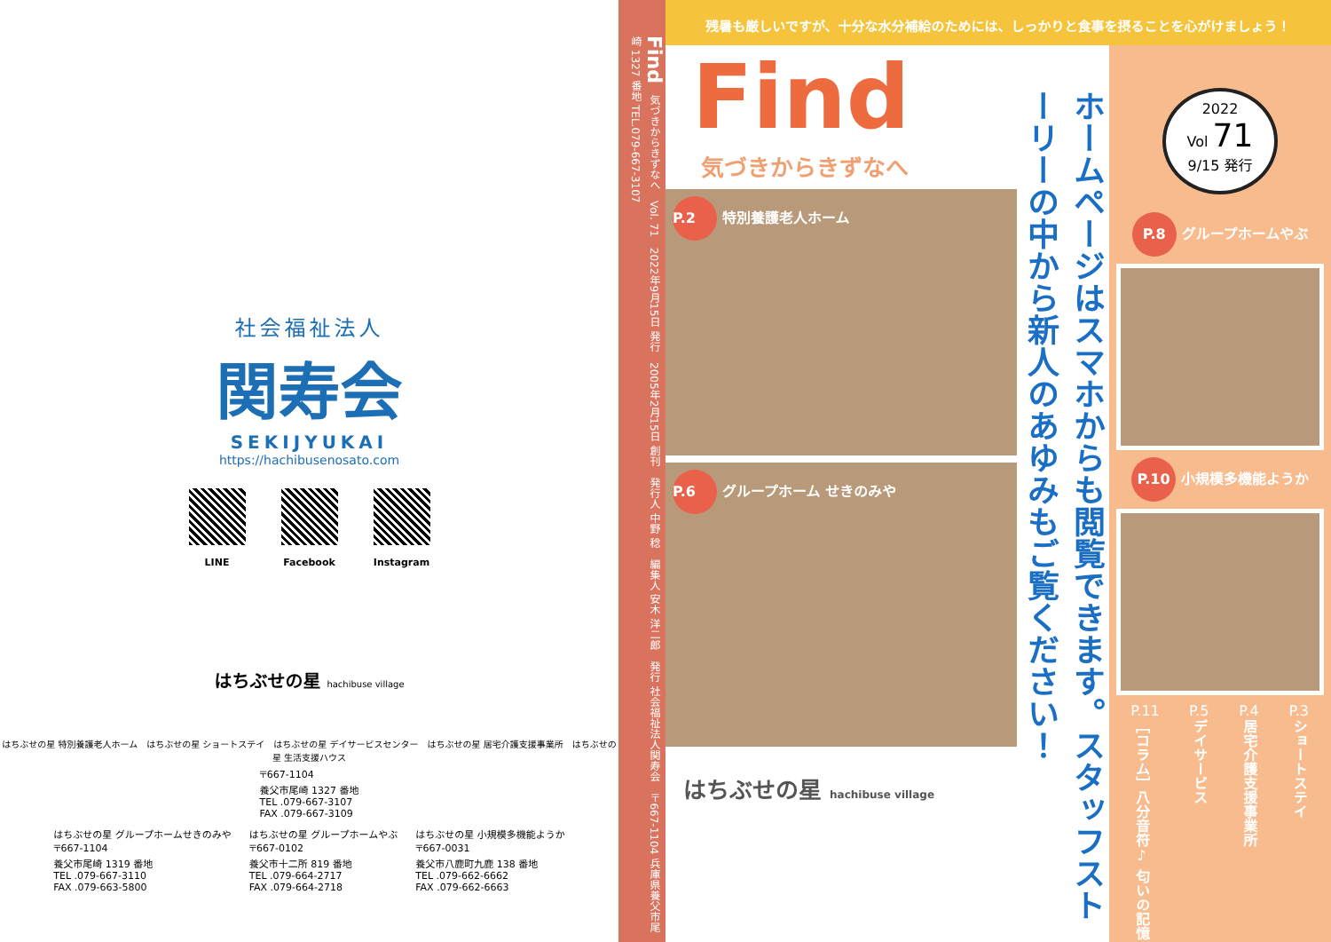社会福祉法人
関寿会
SEKIJYUKAI
https://hachibusenosato.com
LINE
Facebook
Instagram
はちぶせの星 hachibuse village
はちぶせの星 特別養護老人ホーム　はちぶせの星 ショートステイ　はちぶせの星 デイサービスセンター　はちぶせの星 居宅介護支援事業所　はちぶせの星 生活支援ハウス
〒667-1104
養父市尾崎 1327 番地
TEL .079-667-3107
FAX .079-667-3109
はちぶせの星 グループホームせきのみや
〒667-1104
養父市尾崎 1319 番地
TEL .079-667-3110
FAX .079-663-5800
はちぶせの星 グループホームやぶ
〒667-0102
養父市十二所 819 番地
TEL .079-664-2717
FAX .079-664-2718
はちぶせの星 小規模多機能ようか
〒667-0031
養父市八鹿町九鹿 138 番地
TEL .079-662-6662
FAX .079-662-6663
Find　気づきからきずなへ　Vol. 71　2022年9月15日 発行　2005年2月15日 創刊　発行人 中野 稔　編集人 安木 洋二郎　発行 社会福祉法人関寿会　〒667-1104 兵庫県養父市尾崎 1327 番地 TEL.079-667-3107
残暑も厳しいですが、十分な水分補給のためには、しっかりと食事を摂ることを心がけましょう！
Find
気づきからきずなへ
P.2 特別養護老人ホーム
P.6 グループホーム せきのみや
はちぶせの星 hachibuse village
ホームページはスマホからも閲覧できます。スタッフストーリーの中から新人のあゆみもご覧ください！
2022
Vol 71
9/15 発行
P.8 グループホームやぶ
P.10 小規模多機能ようか
P.11
［コラム］八分音符♪ 匂いの記憶
P.5
デイサービス
P.4
居宅介護支援事業所
P.3
ショートステイ